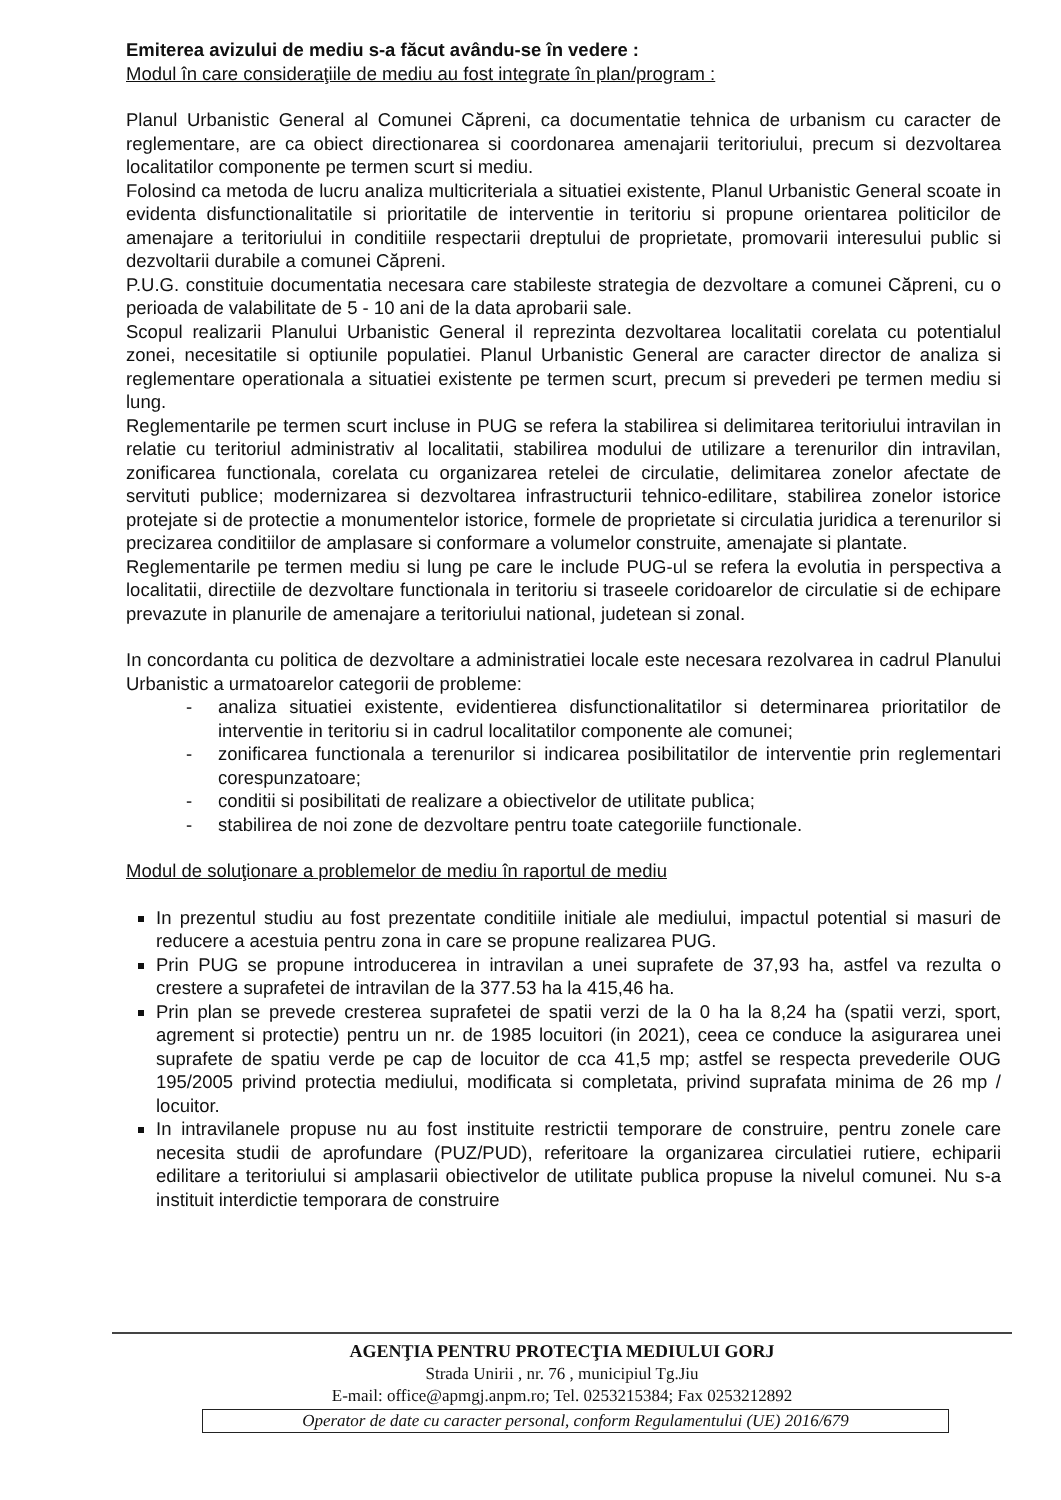Emiterea avizului de mediu s-a făcut avându-se în vedere :
Modul în care consideraţiile de mediu au fost integrate în plan/program :
Planul Urbanistic General al Comunei Căpreni, ca documentatie tehnica de urbanism cu caracter de reglementare, are ca obiect directionarea si coordonarea amenajarii teritoriului, precum si dezvoltarea localitatilor componente pe termen scurt si mediu.
Folosind ca metoda de lucru analiza multicriteriala a situatiei existente, Planul Urbanistic General scoate in evidenta disfunctionalitatile si prioritatile de interventie in teritoriu si propune orientarea politicilor de amenajare a teritoriului in conditiile respectarii dreptului de proprietate, promovarii interesului public si dezvoltarii durabile a comunei Căpreni.
P.U.G. constituie documentatia necesara care stabileste strategia de dezvoltare a comunei Căpreni, cu o perioada de valabilitate de 5 - 10 ani de la data aprobarii sale.
Scopul realizarii Planului Urbanistic General il reprezinta dezvoltarea localitatii corelata cu potentialul zonei, necesitatile si optiunile populatiei. Planul Urbanistic General are caracter director de analiza si reglementare operationala a situatiei existente pe termen scurt, precum si prevederi pe termen mediu si lung.
Reglementarile pe termen scurt incluse in PUG se refera la stabilirea si delimitarea teritoriului intravilan in relatie cu teritoriul administrativ al localitatii, stabilirea modului de utilizare a terenurilor din intravilan, zonificarea functionala, corelata cu organizarea retelei de circulatie, delimitarea zonelor afectate de servituti publice; modernizarea si dezvoltarea infrastructurii tehnico-edilitare, stabilirea zonelor istorice protejate si de protectie a monumentelor istorice, formele de proprietate si circulatia juridica a terenurilor si precizarea conditiilor de amplasare si conformare a volumelor construite, amenajate si plantate.
Reglementarile pe termen mediu si lung pe care le include PUG-ul se refera la evolutia in perspectiva a localitatii, directiile de dezvoltare functionala in teritoriu si traseele coridoarelor de circulatie si de echipare prevazute in planurile de amenajare a teritoriului national, judetean si zonal.
In concordanta cu politica de dezvoltare a administratiei locale este necesara rezolvarea in cadrul Planului Urbanistic a urmatoarelor categorii de probleme:
- analiza situatiei existente, evidentierea disfunctionalitatilor si determinarea prioritatilor de interventie in teritoriu si in cadrul localitatilor componente ale comunei;
- zonificarea functionala a terenurilor si indicarea posibilitatilor de interventie prin reglementari corespunzatoare;
- conditii si posibilitati de realizare a obiectivelor de utilitate publica;
- stabilirea de noi zone de dezvoltare pentru toate categoriile functionale.
Modul de soluţionare a problemelor de mediu în raportul de mediu
In prezentul studiu au fost prezentate conditiile initiale ale mediului, impactul potential si masuri de reducere a acestuia pentru zona in care se propune realizarea PUG.
Prin PUG se propune introducerea in intravilan a unei suprafete de 37,93 ha, astfel va rezulta o crestere a suprafetei de intravilan de la 377.53 ha la 415,46 ha.
Prin plan se prevede cresterea suprafetei de spatii verzi de la 0 ha la 8,24 ha (spatii verzi, sport, agrement si protectie) pentru un nr. de 1985 locuitori (in 2021), ceea ce conduce la asigurarea unei suprafete de spatiu verde pe cap de locuitor de cca 41,5 mp; astfel se respecta prevederile OUG 195/2005 privind protectia mediului, modificata si completata, privind suprafata minima de 26 mp / locuitor.
In intravilanele propuse nu au fost instituite restrictii temporare de construire, pentru zonele care necesita studii de aprofundare (PUZ/PUD), referitoare la organizarea circulatiei rutiere, echiparii edilitare a teritoriului si amplasarii obiectivelor de utilitate publica propuse la nivelul comunei. Nu s-a instituit interdictie temporara de construire
AGENŢIA PENTRU PROTECŢIA MEDIULUI GORJ
Strada Unirii , nr. 76 , municipiul Tg.Jiu
E-mail: office@apmgj.anpm.ro; Tel. 0253215384; Fax 0253212892
Operator de date cu caracter personal, conform Regulamentului (UE) 2016/679